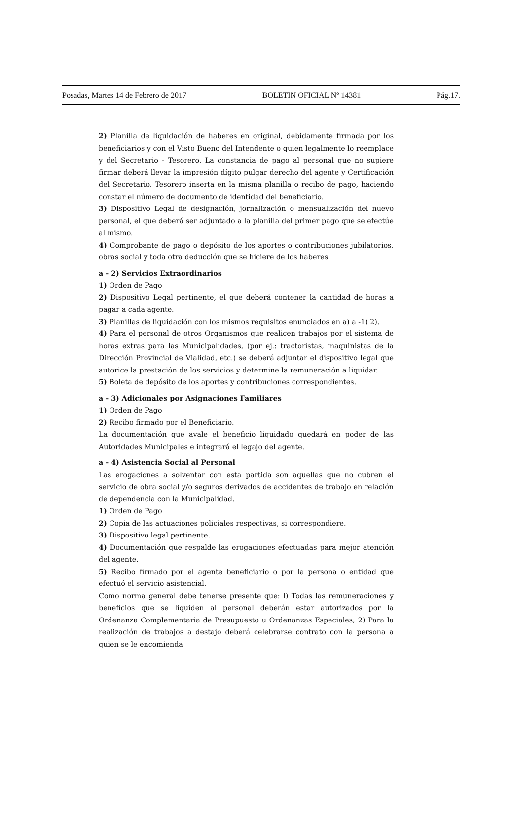Posadas, Martes 14 de Febrero de 2017 BOLETIN OFICIAL Nº 14381 Pág.17.
2) Planilla de liquidación de haberes en original, debidamente firmada por los beneficiarios y con el Visto Bueno del Intendente o quien legalmente lo reemplace y del Secretario - Tesorero. La constancia de pago al personal que no supiere firmar deberá llevar la impresión dígito pulgar derecho del agente y Certificación del Secretario. Tesorero inserta en la misma planilla o recibo de pago, haciendo constar el número de documento de identidad del beneficiario.
3) Dispositivo Legal de designación, jornalización o mensualización del nuevo personal, el que deberá ser adjuntado a la planilla del primer pago que se efectúe al mismo.
4) Comprobante de pago o depósito de los aportes o contribuciones jubilatorios, obras social y toda otra deducción que se hiciere de los haberes.
a - 2) Servicios Extraordinarios
1) Orden de Pago
2) Dispositivo Legal pertinente, el que deberá contener la cantidad de horas a pagar a cada agente.
3) Planillas de liquidación con los mismos requisitos enunciados en a) a -1) 2).
4) Para el personal de otros Organismos que realicen trabajos por el sistema de horas extras para las Municipalidades, (por ej.: tractoristas, maquinistas de la Dirección Provincial de Vialidad, etc.) se deberá adjuntar el dispositivo legal que autorice la prestación de los servicios y determine la remuneración a liquidar.
5) Boleta de depósito de los aportes y contribuciones correspondientes.
a - 3) Adicionales por Asignaciones Familiares
1) Orden de Pago
2) Recibo firmado por el Beneficiario.
La documentación que avale el beneficio liquidado quedará en poder de las Autoridades Municipales e integrará el legajo del agente.
a - 4) Asistencia Social al Personal
Las erogaciones a solventar con esta partida son aquellas que no cubren el servicio de obra social y/o seguros derivados de accidentes de trabajo en relación de dependencia con la Municipalidad.
1) Orden de Pago
2) Copia de las actuaciones policiales respectivas, si correspondiere.
3) Dispositivo legal pertinente.
4) Documentación que respalde las erogaciones efectuadas para mejor atención del agente.
5) Recibo firmado por el agente beneficiario o por la persona o entidad que efectuó el servicio asistencial.
Como norma general debe tenerse presente que: l) Todas las remuneraciones y beneficios que se liquiden al personal deberán estar autorizados por la Ordenanza Complementaria de Presupuesto u Ordenanzas Especiales; 2) Para la realización de trabajos a destajo deberá celebrarse contrato con la persona a quien se le encomienda